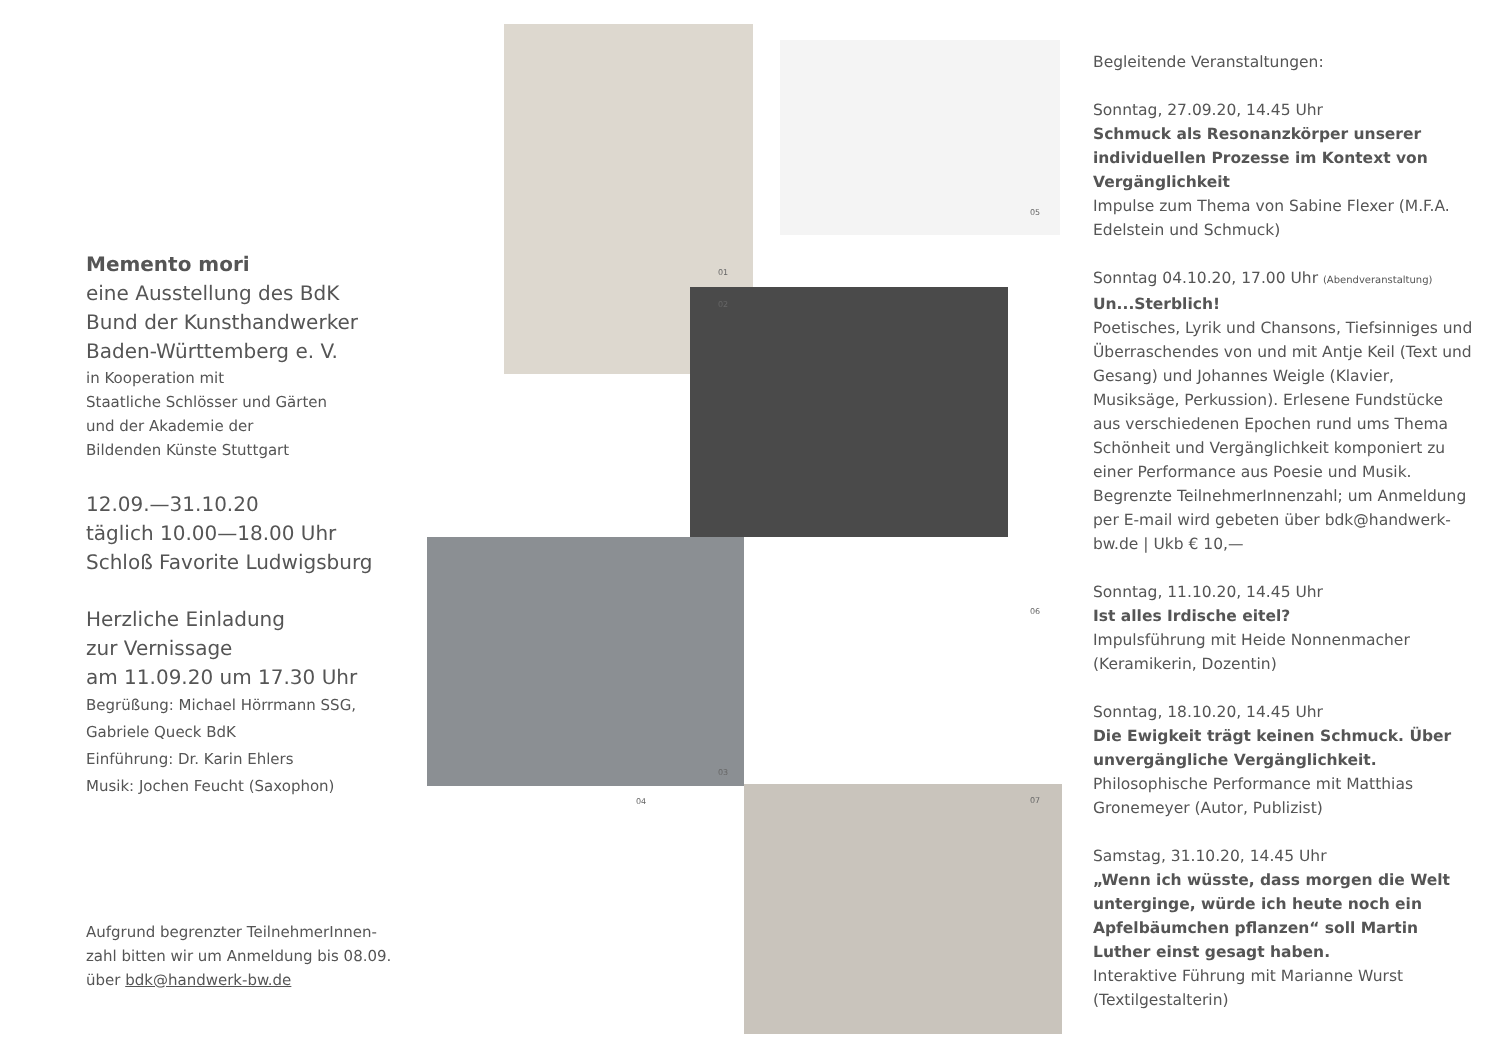Memento mori
eine Ausstellung des BdK
Bund der Kunsthandwerker
Baden-Württemberg e. V.
in Kooperation mit
Staatliche Schlösser und Gärten
und der Akademie der
Bildenden Künste Stuttgart
12.09.—31.10.20
täglich 10.00—18.00 Uhr
Schloß Favorite Ludwigsburg
Herzliche Einladung
zur Vernissage
am 11.09.20 um 17.30 Uhr
Begrüßung: Michael Hörrmann SSG,
Gabriele Queck BdK
Einführung: Dr. Karin Ehlers
Musik: Jochen Feucht (Saxophon)
Aufgrund begrenzter TeilnehmerInnen-
zahl bitten wir um Anmeldung bis 08.09.
über bdk@handwerk-bw.de
01
02
03
04
05
06
07
Begleitende Veranstaltungen:
Sonntag, 27.09.20, 14.45 Uhr
Schmuck als Resonanzkörper unserer individuellen Prozesse im Kontext von Vergänglichkeit
Impulse zum Thema von Sabine Flexer (M.F.A. Edelstein und Schmuck)
Sonntag 04.10.20, 17.00 Uhr (Abendveranstaltung)
Un...Sterblich!
Poetisches, Lyrik und Chansons, Tiefsinniges und Überraschendes von und mit Antje Keil (Text und Gesang) und Johannes Weigle (Klavier, Musiksäge, Perkussion). Erlesene Fundstücke aus verschiedenen Epochen rund ums Thema Schönheit und Vergänglichkeit komponiert zu einer Performance aus Poesie und Musik. Begrenzte TeilnehmerInnenzahl; um Anmeldung per E-mail wird gebeten über bdk@handwerk-bw.de | Ukb € 10,—
Sonntag, 11.10.20, 14.45 Uhr
Ist alles Irdische eitel?
Impulsführung mit Heide Nonnenmacher (Keramikerin, Dozentin)
Sonntag, 18.10.20, 14.45 Uhr
Die Ewigkeit trägt keinen Schmuck. Über unvergängliche Vergänglichkeit.
Philosophische Performance mit Matthias Gronemeyer (Autor, Publizist)
Samstag, 31.10.20, 14.45 Uhr
„Wenn ich wüsste, dass morgen die Welt unterginge, würde ich heute noch ein Apfelbäumchen pflanzen“ soll Martin Luther einst gesagt haben.
Interaktive Führung mit Marianne Wurst (Textilgestalterin)